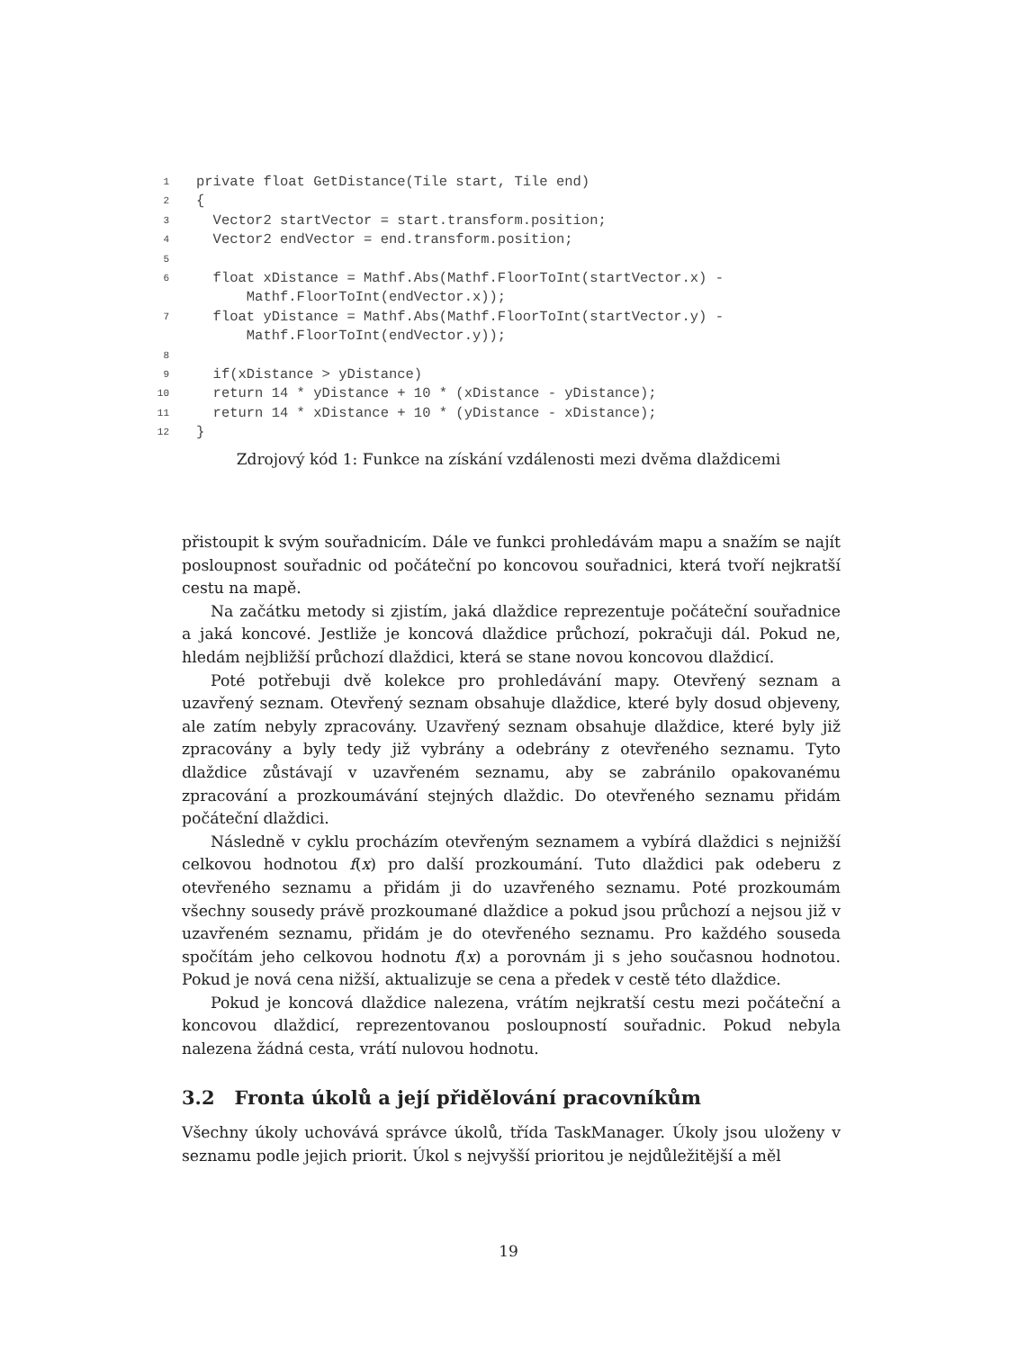1
private float GetDistance(Tile start, Tile end)
2
{
3
  Vector2 startVector = start.transform.position;
4
  Vector2 endVector = end.transform.position;
5
 
6
  float xDistance = Mathf.Abs(Mathf.FloorToInt(startVector.x) -
      Mathf.FloorToInt(endVector.x));
7
  float yDistance = Mathf.Abs(Mathf.FloorToInt(startVector.y) -
      Mathf.FloorToInt(endVector.y));
8
 
9
  if(xDistance > yDistance)
10
  return 14 * yDistance + 10 * (xDistance - yDistance);
11
  return 14 * xDistance + 10 * (yDistance - xDistance);
12
}
Zdrojový kód 1: Funkce na získání vzdálenosti mezi dvěma dlaždicemi
přistoupit k svým souřadnicím. Dále ve funkci prohledávám mapu a snažím se najít posloupnost souřadnic od počáteční po koncovou souřadnici, která tvoří nejkratší cestu na mapě.
Na začátku metody si zjistím, jaká dlaždice reprezentuje počáteční souřadnice a jaká koncové. Jestliže je koncová dlaždice průchozí, pokračuji dál. Pokud ne, hledám nejbližší průchozí dlaždici, která se stane novou koncovou dlaždicí.
Poté potřebuji dvě kolekce pro prohledávání mapy. Otevřený seznam a uzavřený seznam. Otevřený seznam obsahuje dlaždice, které byly dosud objeveny, ale zatím nebyly zpracovány. Uzavřený seznam obsahuje dlaždice, které byly již zpracovány a byly tedy již vybrány a odebrány z otevřeného seznamu. Tyto dlaždice zůstávají v uzavřeném seznamu, aby se zabránilo opakovanému zpracování a prozkoumávání stejných dlaždic. Do otevřeného seznamu přidám počáteční dlaždici.
Následně v cyklu procházím otevřeným seznamem a vybírá dlaždici s nejnižší celkovou hodnotou f(x) pro další prozkoumání. Tuto dlaždici pak odeberu z otevřeného seznamu a přidám ji do uzavřeného seznamu. Poté prozkoumám všechny sousedy právě prozkoumané dlaždice a pokud jsou průchozí a nejsou již v uzavřeném seznamu, přidám je do otevřeného seznamu. Pro každého souseda spočítám jeho celkovou hodnotu f(x) a porovnám ji s jeho současnou hodnotou. Pokud je nová cena nižší, aktualizuje se cena a předek v cestě této dlaždice.
Pokud je koncová dlaždice nalezena, vrátím nejkratší cestu mezi počáteční a koncovou dlaždicí, reprezentovanou posloupností souřadnic. Pokud nebyla nalezena žádná cesta, vrátí nulovou hodnotu.
3.2 Fronta úkolů a její přidělování pracovníkům
Všechny úkoly uchovává správce úkolů, třída TaskManager. Úkoly jsou uloženy v seznamu podle jejich priorit. Úkol s nejvyšší prioritou je nejdůležitější a měl
19